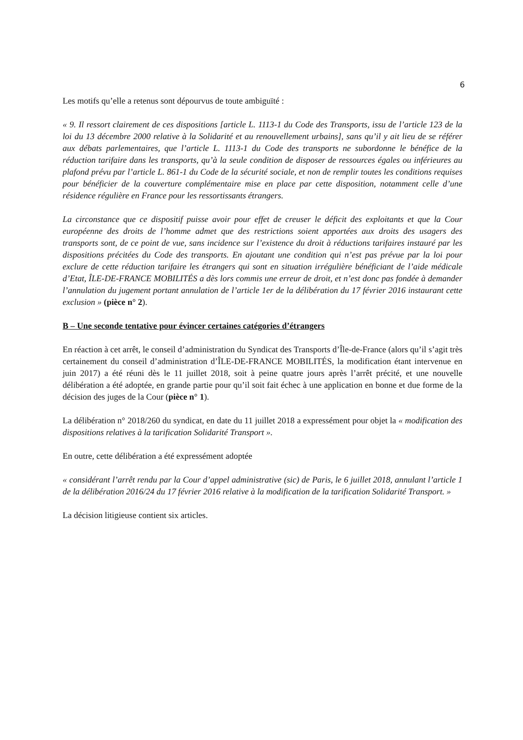6
Les motifs qu’elle a retenus sont dépourvus de toute ambiguïté :
« 9. Il ressort clairement de ces dispositions [article L. 1113-1 du Code des Transports, issu de l’article 123 de la loi du 13 décembre 2000 relative à la Solidarité et au renouvellement urbains], sans qu’il y ait lieu de se référer aux débats parlementaires, que l’article L. 1113-1 du Code des transports ne subordonne le bénéfice de la réduction tarifaire dans les transports, qu’à la seule condition de disposer de ressources égales ou inférieures au plafond prévu par l’article L. 861-1 du Code de la sécurité sociale, et non de remplir toutes les conditions requises pour bénéficier de la couverture complémentaire mise en place par cette disposition, notamment celle d’une résidence régulière en France pour les ressortissants étrangers.
La circonstance que ce dispositif puisse avoir pour effet de creuser le déficit des exploitants et que la Cour européenne des droits de l’homme admet que des restrictions soient apportées aux droits des usagers des transports sont, de ce point de vue, sans incidence sur l’existence du droit à réductions tarifaires instauré par les dispositions précitées du Code des transports. En ajoutant une condition qui n’est pas prévue par la loi pour exclure de cette réduction tarifaire les étrangers qui sont en situation irrégulière bénéficiant de l’aide médicale d’Etat, ÎLE-DE-FRANCE MOBILITÉS a dès lors commis une erreur de droit, et n’est donc pas fondée à demander l’annulation du jugement portant annulation de l’article 1er de la délibération du 17 février 2016 instaurant cette exclusion » (pièce n° 2).
B – Une seconde tentative pour évincer certaines catégories d’étrangers
En réaction à cet arrêt, le conseil d’administration du Syndicat des Transports d’Île-de-France (alors qu’il s’agit très certainement du conseil d’administration d’ÎLE-DE-FRANCE MOBILITÉS, la modification étant intervenue en juin 2017) a été réuni dès le 11 juillet 2018, soit à peine quatre jours après l’arrêt précité, et une nouvelle délibération a été adoptée, en grande partie pour qu’il soit fait échec à une application en bonne et due forme de la décision des juges de la Cour (pièce n° 1).
La délibération n° 2018/260 du syndicat, en date du 11 juillet 2018 a expressément pour objet la « modification des dispositions relatives à la tarification Solidarité Transport ».
En outre, cette délibération a été expressément adoptée
« considérant l’arrêt rendu par la Cour d’appel administrative (sic) de Paris, le 6 juillet 2018, annulant l’article 1 de la délibération 2016/24 du 17 février 2016 relative à la modification de la tarification Solidarité Transport. »
La décision litigieuse contient six articles.